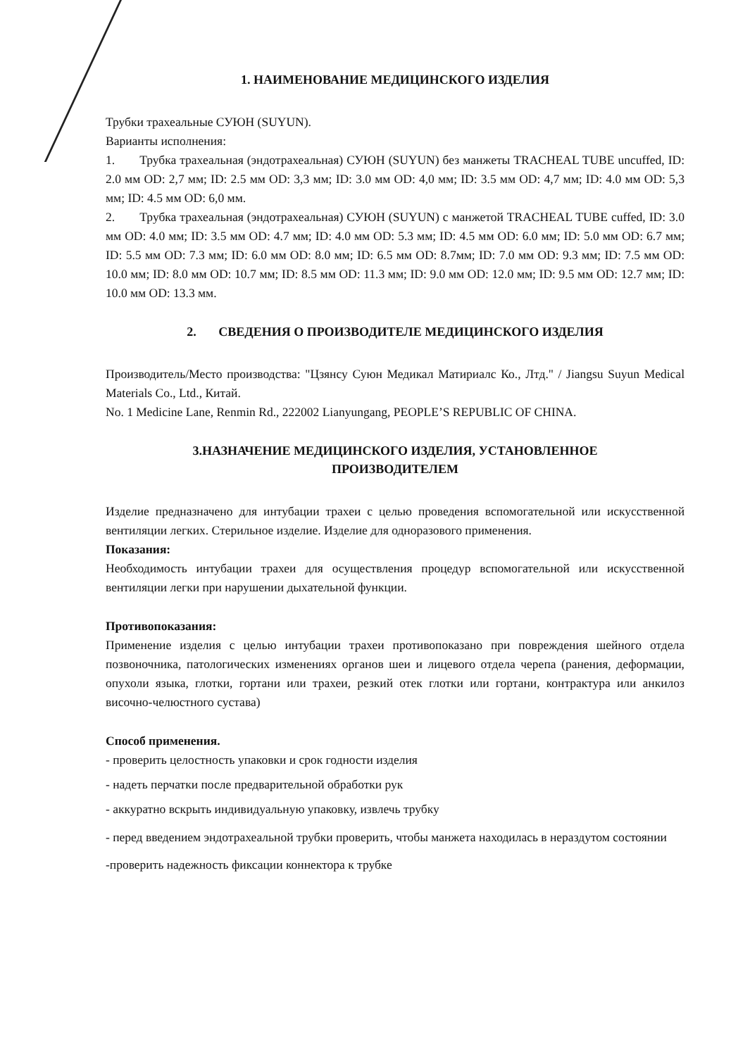1. НАИМЕНОВАНИЕ МЕДИЦИНСКОГО ИЗДЕЛИЯ
Трубки трахеальные СУЮН (SUYUN).
Варианты исполнения:
1. Трубка трахеальная (эндотрахеальная) СУЮН (SUYUN) без манжеты TRACHEAL TUBE uncuffed, ID: 2.0 мм OD: 2,7 мм; ID: 2.5 мм OD: 3,3 мм; ID: 3.0 мм OD: 4,0 мм; ID: 3.5 мм OD: 4,7 мм; ID: 4.0 мм OD: 5,3 мм; ID: 4.5 мм OD: 6,0 мм.
2. Трубка трахеальная (эндотрахеальная) СУЮН (SUYUN) с манжетой TRACHEAL TUBE cuffed, ID: 3.0 мм OD: 4.0 мм; ID: 3.5 мм OD: 4.7 мм; ID: 4.0 мм OD: 5.3 мм; ID: 4.5 мм OD: 6.0 мм; ID: 5.0 мм OD: 6.7 мм; ID: 5.5 мм OD: 7.3 мм; ID: 6.0 мм OD: 8.0 мм; ID: 6.5 мм OD: 8.7мм; ID: 7.0 мм OD: 9.3 мм; ID: 7.5 мм OD: 10.0 мм; ID: 8.0 мм OD: 10.7 мм; ID: 8.5 мм OD: 11.3 мм; ID: 9.0 мм OD: 12.0 мм; ID: 9.5 мм OD: 12.7 мм; ID: 10.0 мм OD: 13.3 мм.
2. СВЕДЕНИЯ О ПРОИЗВОДИТЕЛЕ МЕДИЦИНСКОГО ИЗДЕЛИЯ
Производитель/Место производства: "Цзянсу Суюн Медикал Матириалс Ко., Лтд." / Jiangsu Suyun Medical Materials Co., Ltd., Китай.
No. 1 Medicine Lane, Renmin Rd., 222002 Lianyungang, PEOPLE’S REPUBLIC OF CHINA.
3.НАЗНАЧЕНИЕ МЕДИЦИНСКОГО ИЗДЕЛИЯ, УСТАНОВЛЕННОЕ
ПРОИЗВОДИТЕЛЕМ
Изделие предназначено для интубации трахеи с целью проведения вспомогательной или искусственной вентиляции легких. Стерильное изделие. Изделие для одноразового применения.
Показания:
Необходимость интубации трахеи для осуществления процедур вспомогательной или искусственной вентиляции легки при нарушении дыхательной функции.
Противопоказания:
Применение изделия с целью интубации трахеи противопоказано при повреждения шейного отдела позвоночника, патологических изменениях органов шеи и лицевого отдела черепа (ранения, деформации, опухоли языка, глотки, гортани или трахеи, резкий отек глотки или гортани, контрактура или анкилоз височно-челюстного сустава)
Способ применения.
- проверить целостность упаковки и срок годности изделия
- надеть перчатки после предварительной обработки рук
- аккуратно вскрыть индивидуальную упаковку, извлечь трубку
- перед введением эндотрахеальной трубки проверить, чтобы манжета находилась в нераздутом состоянии
-проверить надежность фиксации коннектора к трубке